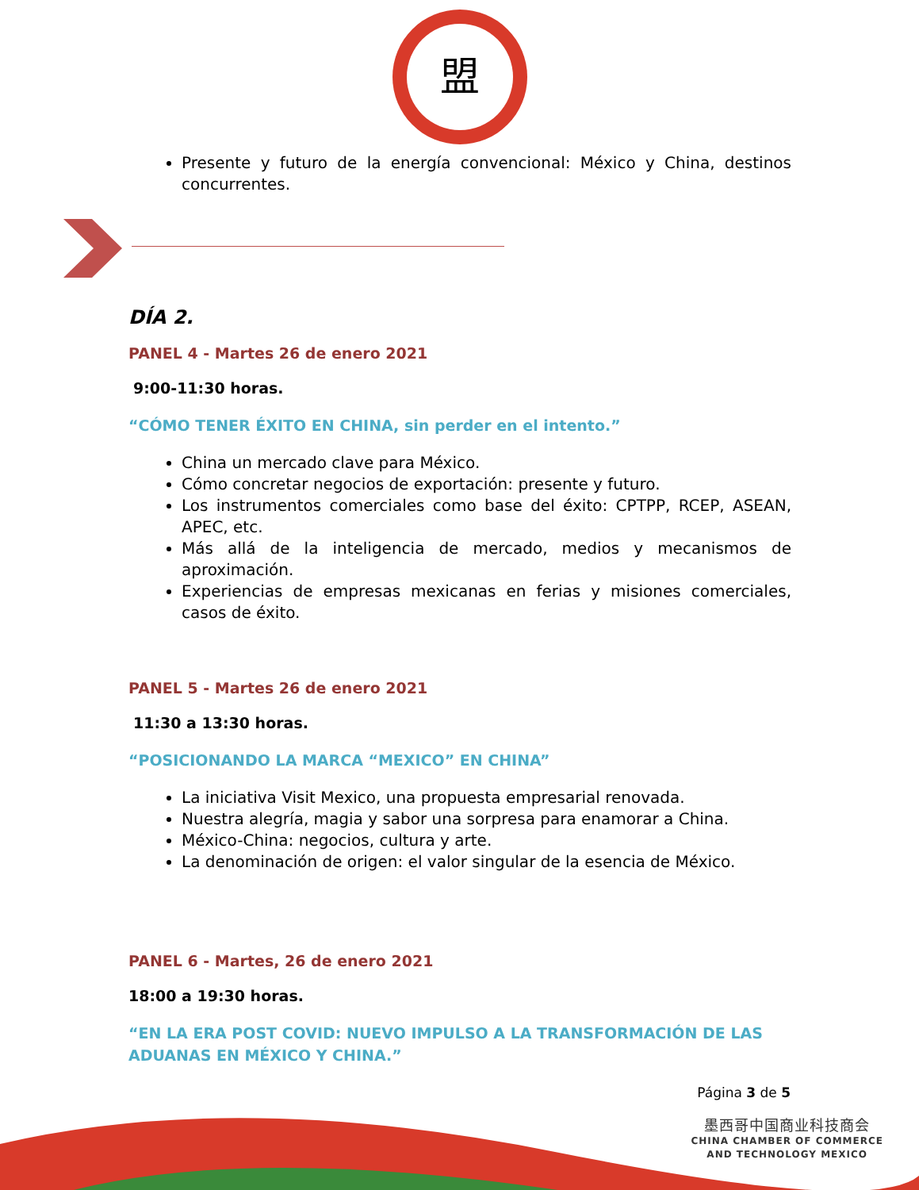盟
Presente y futuro de la energía convencional: México y China, destinos concurrentes.
DÍA 2.
PANEL 4 - Martes 26 de enero 2021
9:00-11:30 horas.
“CÓMO TENER ÉXITO EN CHINA, sin perder en el intento.”
China un mercado clave para México.
Cómo concretar negocios de exportación: presente y futuro.
Los instrumentos comerciales como base del éxito: CPTPP, RCEP, ASEAN, APEC, etc.
Más allá de la inteligencia de mercado, medios y mecanismos de aproximación.
Experiencias de empresas mexicanas en ferias y misiones comerciales, casos de éxito.
PANEL 5 - Martes 26 de enero 2021
11:30 a 13:30 horas.
“POSICIONANDO LA MARCA “MEXICO” EN CHINA”
La iniciativa Visit Mexico, una propuesta empresarial renovada.
Nuestra alegría, magia y sabor una sorpresa para enamorar a China.
México-China: negocios, cultura y arte.
La denominación de origen: el valor singular de la esencia de México.
PANEL 6 - Martes, 26 de enero 2021
18:00 a 19:30 horas.
“EN LA ERA POST COVID: NUEVO IMPULSO A LA TRANSFORMACIÓN DE LAS ADUANAS EN MÉXICO Y CHINA.”
Página 3 de 5
墨西哥中国商业科技商会
CHINA CHAMBER OF COMMERCE
AND TECHNOLOGY MEXICO